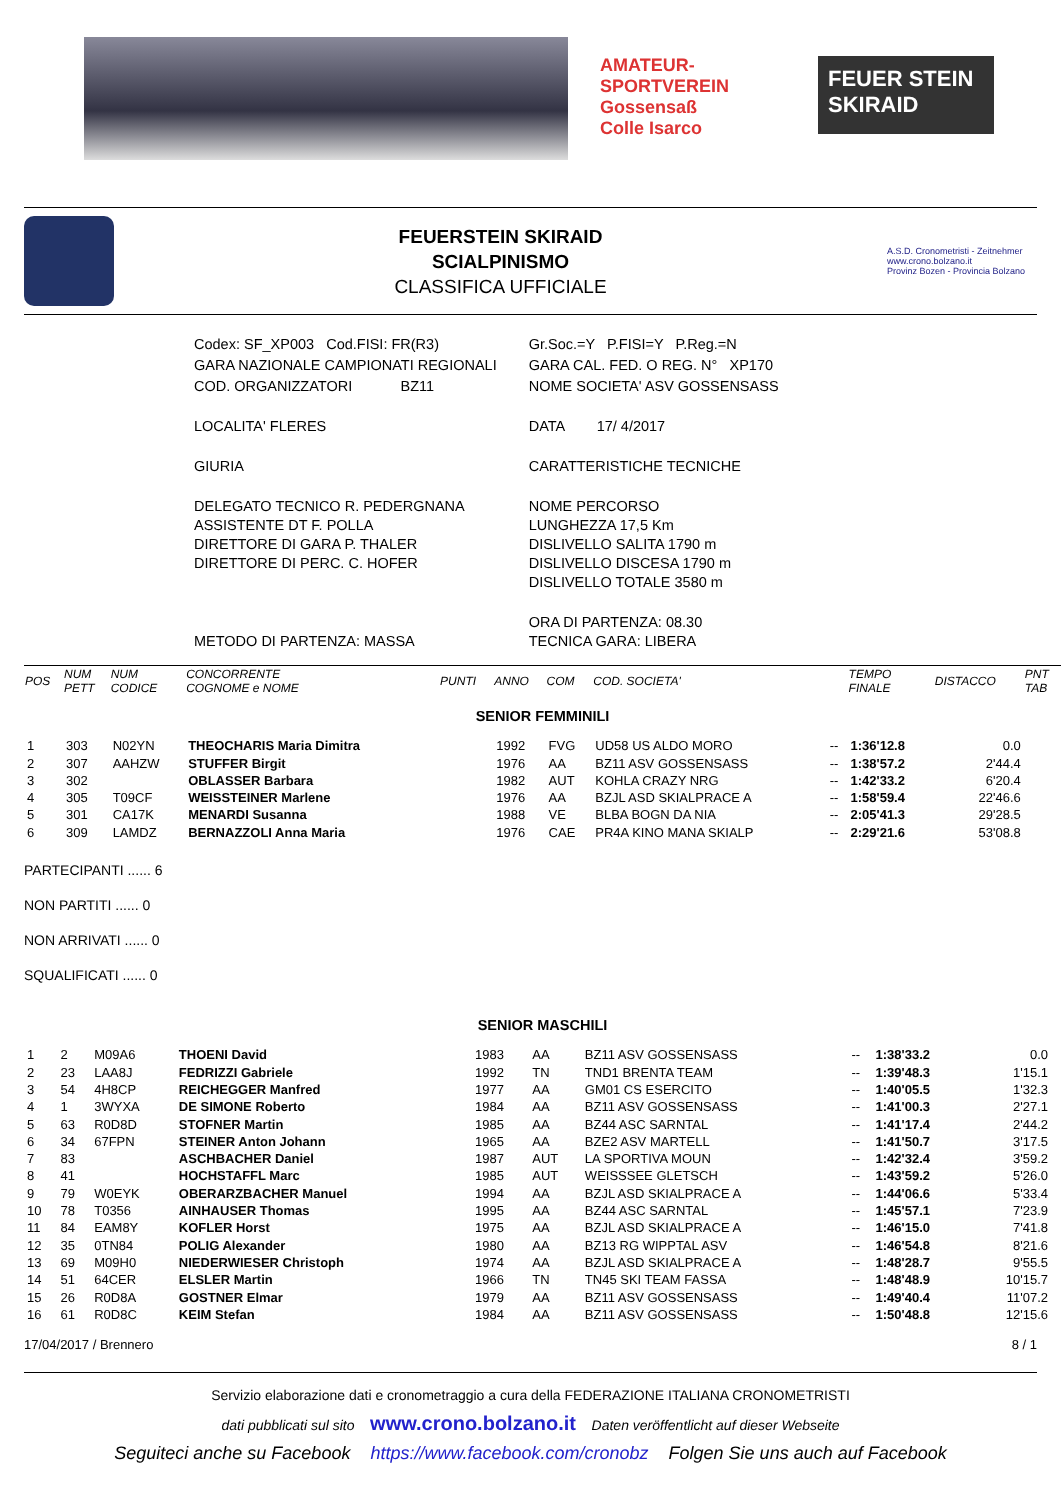AMATEUR-
SPORTVEREIN Gossensaß
Colle Isarco
FEUER STEIN SKIRAID
FEUERSTEIN SKIRAID
SCIALPINISMO
CLASSIFICA UFFICIALE
A.S.D. Cronometristi - Zeitnehmer
www.crono.bolzano.it
Provinz Bozen - Provincia Bolzano
| Codex: SF_XP003 Cod.FISI: FR(R3) | Gr.Soc.=Y P.FISI=Y P.Reg.=N |
| GARA NAZIONALE CAMPIONATI REGIONALI | GARA CAL. FED. O REG. N° XP170 |
| COD. ORGANIZZATORI BZ11 | NOME SOCIETA' ASV GOSSENSASS |
| LOCALITA' FLERES | DATA 17/ 4/2017 |
| GIURIA | CARATTERISTICHE TECNICHE |
| DELEGATO TECNICO R. PEDERGNANA ASSISTENTE DT F. POLLA DIRETTORE DI GARA P. THALER DIRETTORE DI PERC. C. HOFER | NOME PERCORSO LUNGHEZZA 17,5 Km DISLIVELLO SALITA 1790 m DISLIVELLO DISCESA 1790 m DISLIVELLO TOTALE 3580 m |
| METODO DI PARTENZA: MASSA | ORA DI PARTENZA: 08.30 TECNICA GARA: LIBERA |
| POS | NUM PETT | NUM CODICE | CONCORRENTE COGNOME e NOME | PUNTI | ANNO | COM | COD. SOCIETA' | | TEMPO FINALE | DISTACCO | PNT TAB |
| --- | --- | --- | --- | --- | --- | --- | --- | --- | --- | --- | --- |
| SENIOR FEMMINILI | | | | | | | | | | | |
| 1 | 303 | N02YN | THEOCHARIS Maria Dimitra | | 1992 | FVG | UD58 US ALDO MORO | -- | 1:36'12.8 | 0.0 | |
| 2 | 307 | AAHZW | STUFFER Birgit | | 1976 | AA | BZ11 ASV GOSSENSASS | -- | 1:38'57.2 | 2'44.4 | |
| 3 | 302 | | OBLASSER Barbara | | 1982 | AUT | KOHLA CRAZY NRG | -- | 1:42'33.2 | 6'20.4 | |
| 4 | 305 | T09CF | WEISSTEINER Marlene | | 1976 | AA | BZJL ASD SKIALPRACE A | -- | 1:58'59.4 | 22'46.6 | |
| 5 | 301 | CA17K | MENARDI Susanna | | 1988 | VE | BLBA BOGN DA NIA | -- | 2:05'41.3 | 29'28.5 | |
| 6 | 309 | LAMDZ | BERNAZZOLI Anna Maria | | 1976 | CAE | PR4A KINO MANA SKIALP | -- | 2:29'21.6 | 53'08.8 | |
PARTECIPANTI ...... 6
NON PARTITI ...... 0
NON ARRIVATI ...... 0
SQUALIFICATI ...... 0
| SENIOR MASCHILI | | | | | | | | | | | |
| 1 | 2 | M09A6 | THOENI David | | 1983 | AA | BZ11 ASV GOSSENSASS | -- | 1:38'33.2 | 0.0 | |
| 2 | 23 | LAA8J | FEDRIZZI Gabriele | | 1992 | TN | TND1 BRENTA TEAM | -- | 1:39'48.3 | 1'15.1 | |
| 3 | 54 | 4H8CP | REICHEGGER Manfred | | 1977 | AA | GM01 CS ESERCITO | -- | 1:40'05.5 | 1'32.3 | |
| 4 | 1 | 3WYXA | DE SIMONE Roberto | | 1984 | AA | BZ11 ASV GOSSENSASS | -- | 1:41'00.3 | 2'27.1 | |
| 5 | 63 | R0D8D | STOFNER Martin | | 1985 | AA | BZ44 ASC SARNTAL | -- | 1:41'17.4 | 2'44.2 | |
| 6 | 34 | 67FPN | STEINER Anton Johann | | 1965 | AA | BZE2 ASV MARTELL | -- | 1:41'50.7 | 3'17.5 | |
| 7 | 83 | | ASCHBACHER Daniel | | 1987 | AUT | LA SPORTIVA MOUN | -- | 1:42'32.4 | 3'59.2 | |
| 8 | 41 | | HOCHSTAFFL Marc | | 1985 | AUT | WEISSSEE GLETSCH | -- | 1:43'59.2 | 5'26.0 | |
| 9 | 79 | W0EYK | OBERARZBACHER Manuel | | 1994 | AA | BZJL ASD SKIALPRACE A | -- | 1:44'06.6 | 5'33.4 | |
| 10 | 78 | T0356 | AINHAUSER Thomas | | 1995 | AA | BZ44 ASC SARNTAL | -- | 1:45'57.1 | 7'23.9 | |
| 11 | 84 | EAM8Y | KOFLER Horst | | 1975 | AA | BZJL ASD SKIALPRACE A | -- | 1:46'15.0 | 7'41.8 | |
| 12 | 35 | 0TN84 | POLIG Alexander | | 1980 | AA | BZ13 RG WIPPTAL ASV | -- | 1:46'54.8 | 8'21.6 | |
| 13 | 69 | M09H0 | NIEDERWIESER Christoph | | 1974 | AA | BZJL ASD SKIALPRACE A | -- | 1:48'28.7 | 9'55.5 | |
| 14 | 51 | 64CER | ELSLER Martin | | 1966 | TN | TN45 SKI TEAM FASSA | -- | 1:48'48.9 | 10'15.7 | |
| 15 | 26 | R0D8A | GOSTNER Elmar | | 1979 | AA | BZ11 ASV GOSSENSASS | -- | 1:49'40.4 | 11'07.2 | |
| 16 | 61 | R0D8C | KEIM Stefan | | 1984 | AA | BZ11 ASV GOSSENSASS | -- | 1:50'48.8 | 12'15.6 | |
17/04/2017 / Brennero 8 / 1
Servizio elaborazione dati e cronometraggio a cura della FEDERAZIONE ITALIANA CRONOMETRISTI
dati pubblicati sul sito www.crono.bolzano.it Daten veröffentlicht auf dieser Webseite
Seguiteci anche su Facebook https://www.facebook.com/cronobz Folgen Sie uns auch auf Facebook